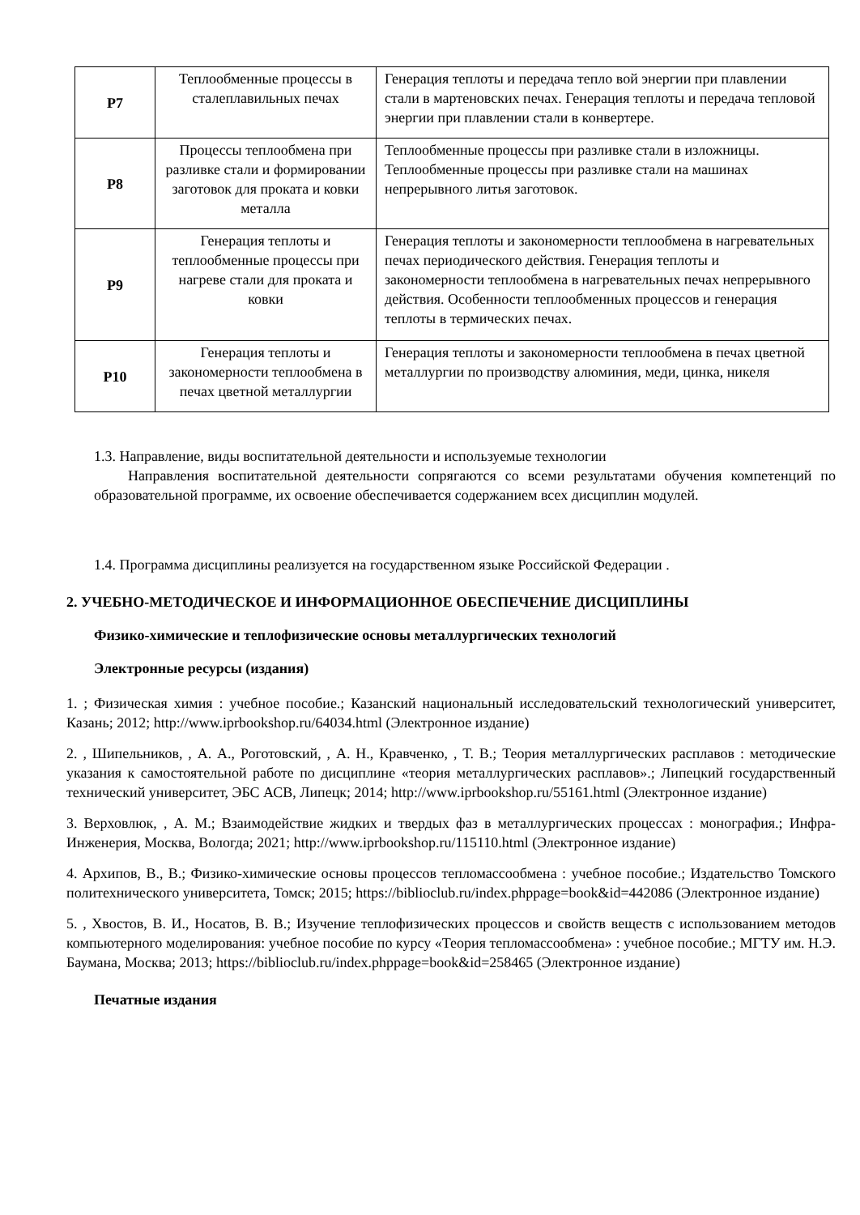| Р7 | Теплообменные процессы в сталеплавильных печах | Генерация теплоты и передача тепло вой энергии при плавлении стали в мартеновских печах. Генерация теплоты и передача тепловой энергии при плавлении стали в конвертере. |
| Р8 | Процессы теплообмена при разливке стали и формировании заготовок для проката и ковки металла | Теплообменные процессы при разливке стали в изложницы. Теплообменные процессы при разливке стали на машинах непрерывного литья заготовок. |
| Р9 | Генерация теплоты и теплообменные процессы при нагреве стали для проката и ковки | Генерация теплоты и закономерности теплообмена в нагревательных печах периодического действия. Генерация теплоты и закономерности теплообмена в нагревательных печах непрерывного действия. Особенности теплообменных процессов и генерация теплоты в термических печах. |
| Р10 | Генерация теплоты и закономерности теплообмена в печах цветной металлургии | Генерация теплоты и закономерности теплообмена в печах цветной металлургии по производству алюминия, меди, цинка, никеля |
1.3. Направление, виды воспитательной деятельности и используемые технологии
Направления воспитательной деятельности сопрягаются со всеми результатами обучения компетенций по образовательной программе, их освоение обеспечивается содержанием всех дисциплин модулей.
1.4. Программа дисциплины реализуется на государственном языке Российской Федерации .
2. УЧЕБНО-МЕТОДИЧЕСКОЕ И ИНФОРМАЦИОННОЕ ОБЕСПЕЧЕНИЕ ДИСЦИПЛИНЫ
Физико-химические и теплофизические основы металлургических технологий
Электронные ресурсы (издания)
1. ; Физическая химия : учебное пособие.; Казанский национальный исследовательский технологический университет, Казань; 2012; http://www.iprbookshop.ru/64034.html (Электронное издание)
2. , Шипельников, , А. А., Роготовский, , А. Н., Кравченко, , Т. В.; Теория металлургических расплавов : методические указания к самостоятельной работе по дисциплине «теория металлургических расплавов».; Липецкий государственный технический университет, ЭБС АСВ, Липецк; 2014; http://www.iprbookshop.ru/55161.html (Электронное издание)
3. Верховлюк, , А. М.; Взаимодействие жидких и твердых фаз в металлургических процессах : монография.; Инфра-Инженерия, Москва, Вологда; 2021; http://www.iprbookshop.ru/115110.html (Электронное издание)
4. Архипов, В., В.; Физико-химические основы процессов тепломассообмена : учебное пособие.; Издательство Томского политехнического университета, Томск; 2015; https://biblioclub.ru/index.phppage=book&id=442086 (Электронное издание)
5. , Хвостов, В. И., Носатов, В. В.; Изучение теплофизических процессов и свойств веществ с использованием методов компьютерного моделирования: учебное пособие по курсу «Теория тепломассообмена» : учебное пособие.; МГТУ им. Н.Э. Баумана, Москва; 2013; https://biblioclub.ru/index.phppage=book&id=258465 (Электронное издание)
Печатные издания